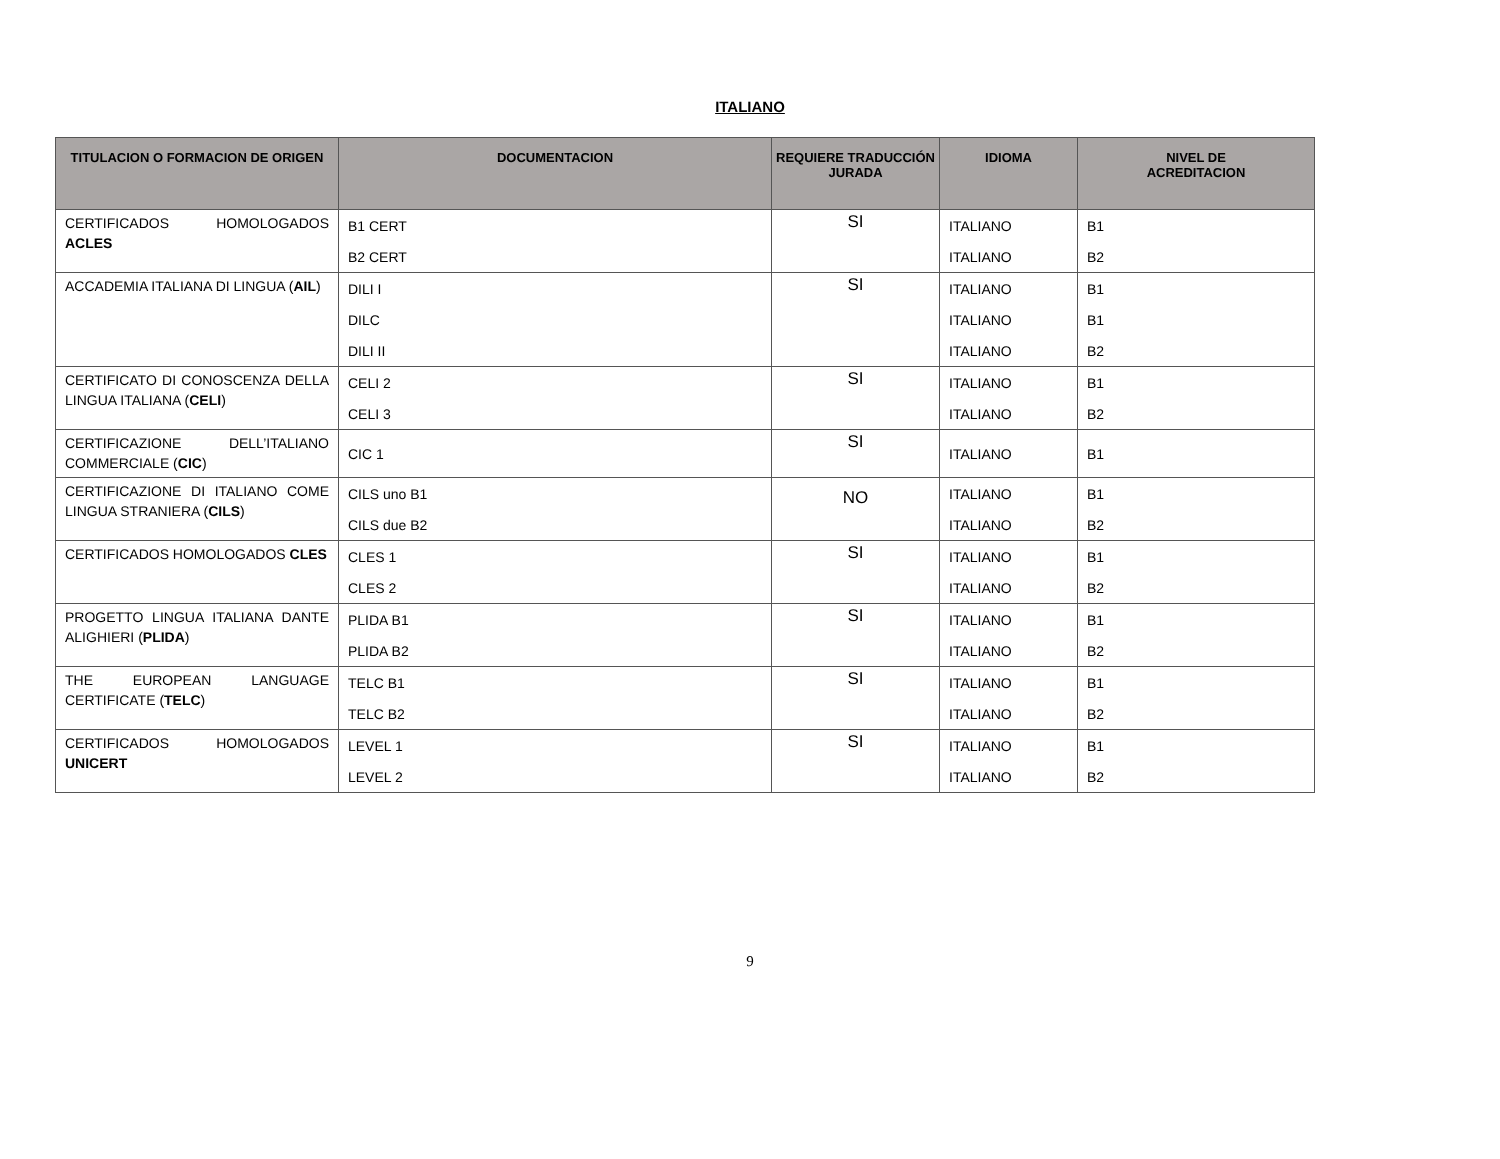ITALIANO
| TITULACION O FORMACION DE ORIGEN | DOCUMENTACION | REQUIERE TRADUCCIÓN JURADA | IDIOMA | NIVEL DE ACREDITACION |
| --- | --- | --- | --- | --- |
| CERTIFICADOS HOMOLOGADOS ACLES | B1 CERT | SI | ITALIANO | B1 |
| | B2 CERT | | ITALIANO | B2 |
| ACCADEMIA ITALIANA DI LINGUA ( AIL ) | DILI I | SI | ITALIANO | B1 |
| | DILC | | ITALIANO | B1 |
| | DILI II | | ITALIANO | B2 |
| CERTIFICATO DI CONOSCENZA DELLA LINGUA ITALIANA ( CELI ) | CELI 2 | SI | ITALIANO | B1 |
| | CELI 3 | | ITALIANO | B2 |
| CERTIFICAZIONE DELL’ITALIANO COMMERCIALE ( CIC ) | CIC 1 | SI | ITALIANO | B1 |
| CERTIFICAZIONE DI ITALIANO COME LINGUA STRANIERA ( CILS ) | CILS uno B1 | NO | ITALIANO | B1 |
| | CILS due B2 | | ITALIANO | B2 |
| CERTIFICADOS HOMOLOGADOS CLES | CLES 1 | SI | ITALIANO | B1 |
| | CLES 2 | | ITALIANO | B2 |
| PROGETTO LINGUA ITALIANA DANTE ALIGHIERI ( PLIDA ) | PLIDA B1 | SI | ITALIANO | B1 |
| | PLIDA B2 | | ITALIANO | B2 |
| THE EUROPEAN LANGUAGE CERTIFICATE ( TELC ) | TELC B1 | SI | ITALIANO | B1 |
| | TELC B2 | | ITALIANO | B2 |
| CERTIFICADOS HOMOLOGADOS UNICERT | LEVEL 1 | SI | ITALIANO | B1 |
| | LEVEL 2 | | ITALIANO | B2 |
9